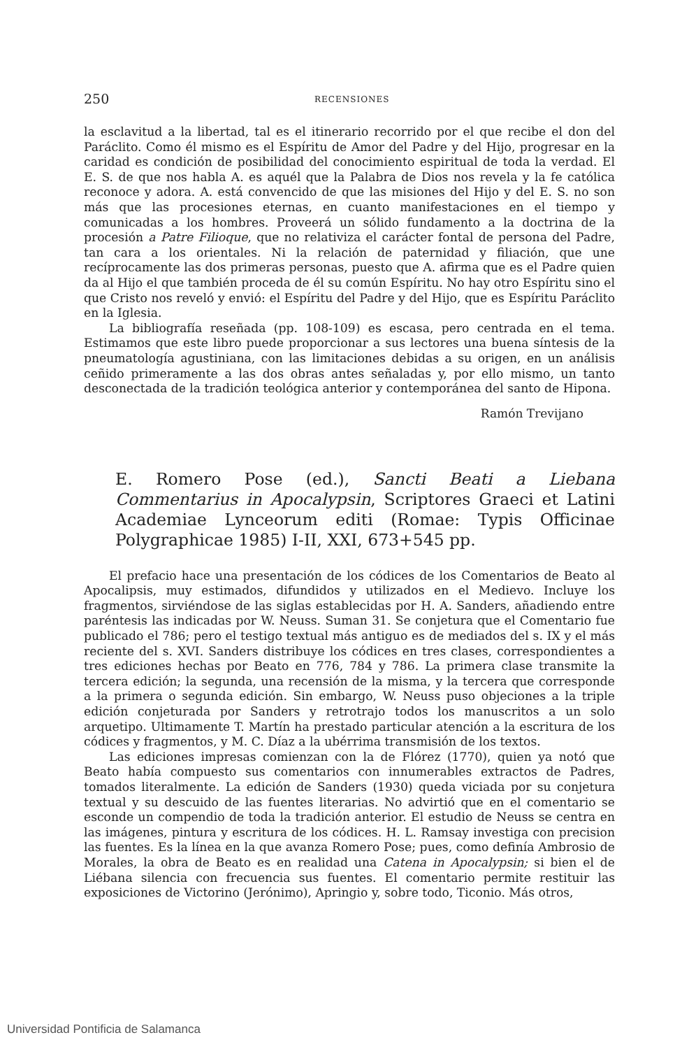250 RECENSIONES
la esclavitud a la libertad, tal es el itinerario recorrido por el que recibe el don del Paráclito. Como él mismo es el Espíritu de Amor del Padre y del Hijo, progresar en la caridad es condición de posibilidad del conocimiento espiritual de toda la verdad. El E. S. de que nos habla A. es aquél que la Palabra de Dios nos revela y la fe católica reconoce y adora. A. está convencido de que las misiones del Hijo y del E. S. no son más que las procesiones eternas, en cuanto manifestaciones en el tiempo y comunicadas a los hombres. Proveerá un sólido fundamento a la doctrina de la procesión a Patre Filioque, que no relativiza el carácter fontal de persona del Padre, tan cara a los orientales. Ni la relación de paternidad y filiación, que une recíprocamente las dos primeras personas, puesto que A. afirma que es el Padre quien da al Hijo el que también proceda de él su común Espíritu. No hay otro Espíritu sino el que Cristo nos reveló y envió: el Espíritu del Padre y del Hijo, que es Espíritu Paráclito en la Iglesia.
La bibliografía reseñada (pp. 108-109) es escasa, pero centrada en el tema. Estimamos que este libro puede proporcionar a sus lectores una buena síntesis de la pneumatología agustiniana, con las limitaciones debidas a su origen, en un análisis ceñido primeramente a las dos obras antes señaladas y, por ello mismo, un tanto desconectada de la tradición teológica anterior y contemporánea del santo de Hipona.
Ramón Trevijano
E. Romero Pose (ed.), Sancti Beati a Liebana Commentarius in Apocalypsin, Scriptores Graeci et Latini Academiae Lynceorum editi (Romae: Typis Officinae Polygraphicae 1985) I-II, XXI, 673+545 pp.
El prefacio hace una presentación de los códices de los Comentarios de Beato al Apocalipsis, muy estimados, difundidos y utilizados en el Medievo. Incluye los fragmentos, sirviéndose de las siglas establecidas por H. A. Sanders, añadiendo entre paréntesis las indicadas por W. Neuss. Suman 31. Se conjetura que el Comentario fue publicado el 786; pero el testigo textual más antiguo es de mediados del s. IX y el más reciente del s. XVI. Sanders distribuye los códices en tres clases, correspondientes a tres ediciones hechas por Beato en 776, 784 y 786. La primera clase transmite la tercera edición; la segunda, una recensión de la misma, y la tercera que corresponde a la primera o segunda edición. Sin embargo, W. Neuss puso objeciones a la triple edición conjeturada por Sanders y retrotrajo todos los manuscritos a un solo arquetipo. Ultimamente T. Martín ha prestado particular atención a la escritura de los códices y fragmentos, y M. C. Díaz a la ubérrima transmisión de los textos.
Las ediciones impresas comienzan con la de Flórez (1770), quien ya notó que Beato había compuesto sus comentarios con innumerables extractos de Padres, tomados literalmente. La edición de Sanders (1930) queda viciada por su conjetura textual y su descuido de las fuentes literarias. No advirtió que en el comentario se esconde un compendio de toda la tradición anterior. El estudio de Neuss se centra en las imágenes, pintura y escritura de los códices. H. L. Ramsay investiga con precision las fuentes. Es la línea en la que avanza Romero Pose; pues, como definía Ambrosio de Morales, la obra de Beato es en realidad una Catena in Apocalypsin; si bien el de Liébana silencia con frecuencia sus fuentes. El comentario permite restituir las exposiciones de Victorino (Jerónimo), Apringio y, sobre todo, Ticonio. Más otros,
Universidad Pontificia de Salamanca